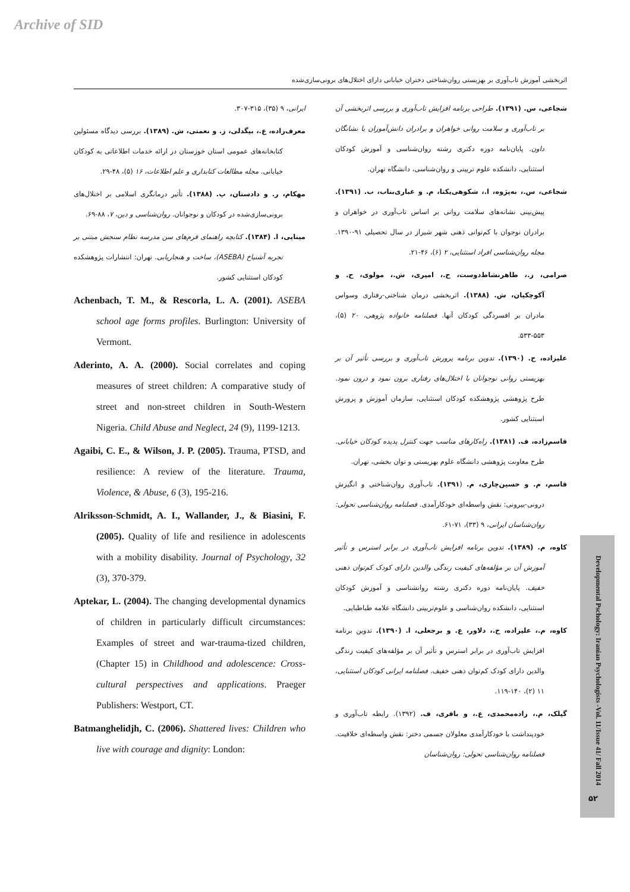Archive of SID
اثربخشی آموزش تاب‌آوری بر بهزیستی روان‌شناختی دختران خیابانی دارای اختلال‌های برونی‌سازی‌شده
شجاعی، س. (۱۳۹۱). طراحی برنامه افزایش تاب‌آوری و بررسی اثربخشی آن بر تاب‌آوری و سلامت روانی خواهران و برادران دانش‌آموزان با نشانگان داون. پایان‌نامه دوره دکتری رشته روان‌شناسی و آموزش کودکان استثنایی، دانشکده علوم تربیتی و روان‌شناسی، دانشگاه تهران.
شجاعی، س.، به‌پژوه، ا.، شکوهی‌یکتا، م. و غباری‌بناب، ب. (۱۳۹۱). پیش‌بینی نشانه‌های سلامت روانی بر اساس تاب‌آوری در خواهران و برادران نوجوان با کم‌توانی ذهنی شهر شیراز در سال تحصیلی ۹۱-۱۳۹۰. مجله روان‌شناسی افراد استثنایی، ۲ (۶)، ۴۶-۲۱.
صرامی، ز.، طاهرنشاط‌دوست، ح.، امیری، ش.، مولوی، ح. و آکوچکیان، ش. (۱۳۸۸). اثربخشی درمان شناختی-رفتاری وسواس مادران بر افسردگی کودکان آنها. فصلنامه خانواده پژوهی، ۲۰ (۵)، ۵۵۳-۵۳۳.
علیزاده، ح. (۱۳۹۰). تدوین برنامه پرورش تاب‌آوری و بررسی تأثیر آن بر بهزیستی روانی نوجوانان با اختلال‌های رفتاری برون نمود و درون نمود. طرح پژوهشی پژوهشکده کودکان استثنایی، سازمان آموزش و پرورش استثنایی کشور.
قاسم‌زاده، ف. (۱۳۸۱). راه‌کارهای مناسب جهت کنترل پدیده کودکان خیابانی. طرح معاونت پژوهشی دانشگاه علوم بهزیستی و توان بخشی، تهران.
قاسم، م. و حسین‌چاری، م. (۱۳۹۱). تاب‌آوری روان‌شناختی و انگیزش درونی-بیرونی: نقش واسطه‌ای خودکارآمدی. فصلنامه روان‌شناسی تحولی: روان‌شناسان ایرانی، ۹ (۳۳)، ۷۱-۶۱.
کاوه، م. (۱۳۸۹). تدوین برنامه افزایش تاب‌آوری در برابر استرس و تأثیر آموزش آن بر مؤلفه‌های کیفیت زندگی والدین دارای کودک کم‌توان ذهنی خفیف. پایان‌نامه دوره دکتری رشته روانشناسی و آموزش کودکان استثنایی، دانشکده روان‌شناسی و علوم‌تربیتی دانشگاه علامه طباطبایی.
کاوه، م.، علیزاده، ح.، دلاور، ع. و برجعلی، ا. (۱۳۹۰). تدوین برنامه افزایش تاب‌آوری در برابر استرس و تأثیر آن بر مؤلفه‌های کیفیت زندگی والدین دارای کودک کم‌توان ذهنی خفیف. فصلنامه ایرانی کودکان استثنایی، ۱۱ (۲)، ۱۴۰-۱۱۹.
گیلک، م.، زاده‌محمدی، ع.، و باقری، ف. (۱۳۹۲). رابطه تاب‌آوری و خودپنداشت با خودکارآمدی معلولان جسمی دختر: نقش واسطه‌ای خلاقیت. فصلنامه روان‌شناسی تحولی: روان‌شناسان
ایرانی، ۹ (۳۵)، ۳۱۵-۳۰۷.
معرف‌زاده، ع.، بیگدلی، ز. و نعمتی، ش. (۱۳۸۹). بررسی دیدگاه مسئولین کتابخانه‌های عمومی استان خوزستان در ارائه خدمات اطلاعاتی به کودکان خیابانی. مجله مطالعات کتابداری و علم اطلاعات، ۱۶ (۵)، ۴۸-۲۹.
مهکام، ر. و دادستان، پ. (۱۳۸۸). تأثیر درمانگری اسلامی بر اختلال‌های برونی‌سازی‌شده در کودکان و نوجوانان. روان‌شناسی و دین، ۷، ۸۸-۶۹.
مینایی، ا. (۱۳۸۴). کتابچه راهنمای فرم‌های سن مدرسه نظام سنجش مبتنی بر تجربه آشنباخ (ASEBA)، ساخت و هنجاریابی. تهران: انتشارات پژوهشکده کودکان استثنایی کشور.
Achenbach, T. M., & Rescorla, L. A. (2001). ASEBA school age forms profiles. Burlington: University of Vermont.
Aderinto, A. A. (2000). Social correlates and coping measures of street children: A comparative study of street and non-street children in South-Western Nigeria. Child Abuse and Neglect, 24 (9), 1199-1213.
Agaibi, C. E., & Wilson, J. P. (2005). Trauma, PTSD, and resilience: A review of the literature. Trauma, Violence, & Abuse, 6 (3), 195-216.
Alriksson-Schmidt, A. I., Wallander, J., & Biasini, F. (2005). Quality of life and resilience in adolescents with a mobility disability. Journal of Psychology, 32 (3), 370-379.
Aptekar, L. (2004). The changing developmental dynamics of children in particularly difficult circumstances: Examples of street and war-trauma-tized children, (Chapter 15) in Childhood and adolescence: Cross-cultural perspectives and applications. Praeger Publishers: Westport, CT.
Batmanghelidjh, C. (2006). Shattered lives: Children who live with courage and dignity: London:
Developmental Pschology: Iranian Psychologists -Vol. 11/Issue 41/ Fall 2014
۵۲